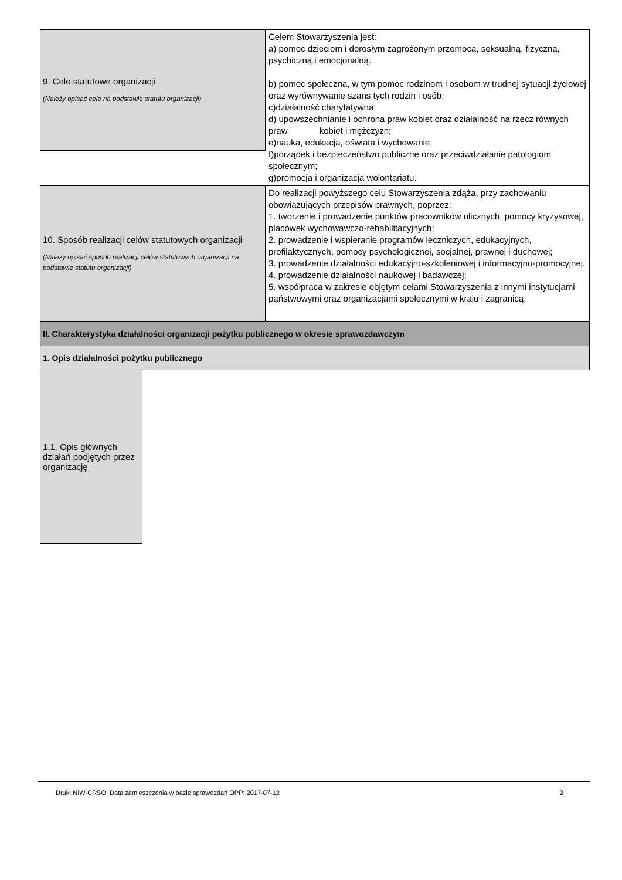9. Cele statutowe organizacji
(Należy opisać cele na podstawie statutu organizacji)
Celem Stowarzyszenia jest:
a) pomoc dzieciom i dorosłym zagrożonym przemocą, seksualną, fizyczną, psychiczną i emocjonalną.
b) pomoc społeczna, w tym pomoc rodzinom i osobom w trudnej sytuacji życiowej oraz wyrównywanie szans tych rodzin i osób;
c)działalność charytatywna;
d) upowszechnianie i ochrona praw kobiet oraz działalność na rzecz równych praw kobiet i mężczyzn;
e)nauka, edukacja, oświata i wychowanie;
f)porządek i bezpieczeństwo publiczne oraz przeciwdziałanie patologiom społecznym;
g)promocja i organizacja wolontariatu.
10. Sposób realizacji celów statutowych organizacji
(Należy opisać sposób realizacji celów statutowych organizacji na podstawie statutu organizacji)
Do realizacji powyższego celu Stowarzyszenia zdąża, przy zachowaniu obowiązujących przepisów prawnych, poprzez:
1. tworzenie i prowadzenie punktów pracowników ulicznych, pomocy kryzysowej, placówek wychowawczo-rehabilitacyjnych;
2. prowadzenie i wspieranie programów leczniczych, edukacyjnych, profilaktycznych, pomocy psychologicznej, socjalnej, prawnej i duchowej;
3. prowadzenie działalności edukacyjno-szkoleniowej i informacyjno-promocyjnej.
4. prowadzenie działalności naukowej i badawczej;
5. współpraca w zakresie objętym celami Stowarzyszenia z innymi instytucjami państwowymi oraz organizacjami społecznymi w kraju i zagranicą;
II. Charakterystyka działalności organizacji pożytku publicznego w okresie sprawozdawczym
1. Opis działalności pożytku publicznego
1.1. Opis głównych działań podjętych przez organizację
Druk: NIW-CRSO, Data zamieszczenia w bazie sprawozdań OPP: 2017-07-12 2